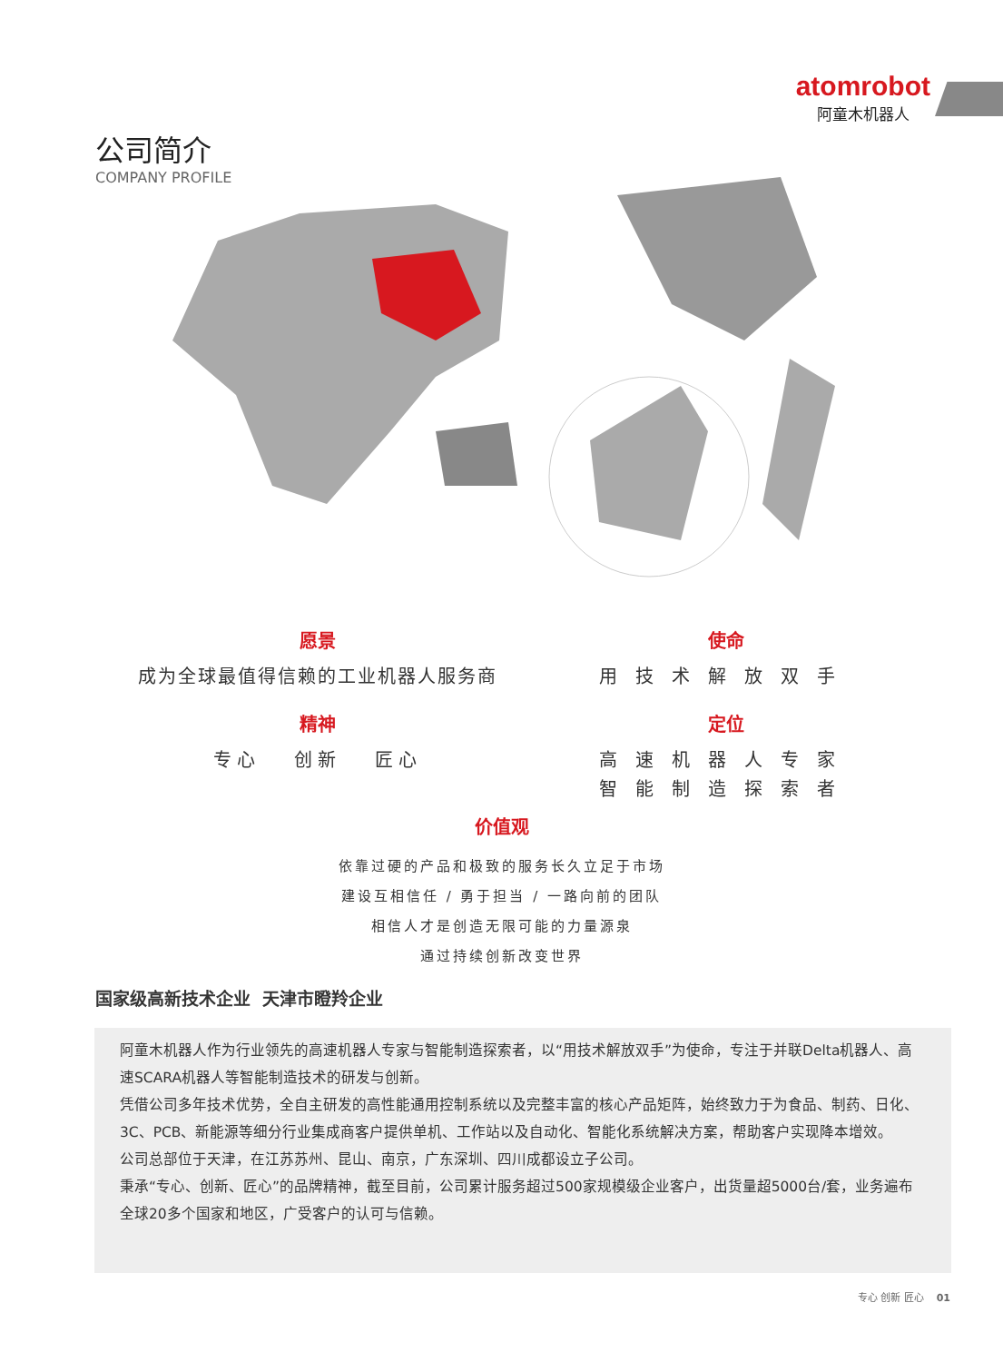atomrobot
阿童木机器人
公司简介
COMPANY PROFILE
愿景
成为全球最值得信赖的工业机器人服务商
使命
用技术解放双手
精神
专心 创新 匠心
定位
高速机器人专家
智能制造探索者
价值观
依靠过硬的产品和极致的服务长久立足于市场
建设互相信任 / 勇于担当 / 一路向前的团队
相信人才是创造无限可能的力量源泉
通过持续创新改变世界
国家级高新技术企业 天津市瞪羚企业
阿童木机器人作为行业领先的高速机器人专家与智能制造探索者，以“用技术解放双手”为使命，专注于并联Delta机器人、高速SCARA机器人等智能制造技术的研发与创新。
凭借公司多年技术优势，全自主研发的高性能通用控制系统以及完整丰富的核心产品矩阵，始终致力于为食品、制药、日化、3C、PCB、新能源等细分行业集成商客户提供单机、工作站以及自动化、智能化系统解决方案，帮助客户实现降本增效。
公司总部位于天津，在江苏苏州、昆山、南京，广东深圳、四川成都设立子公司。
秉承“专心、创新、匠心”的品牌精神，截至目前，公司累计服务超过500家规模级企业客户，出货量超5000台/套，业务遍布全球20多个国家和地区，广受客户的认可与信赖。
专心 创新 匠心 01